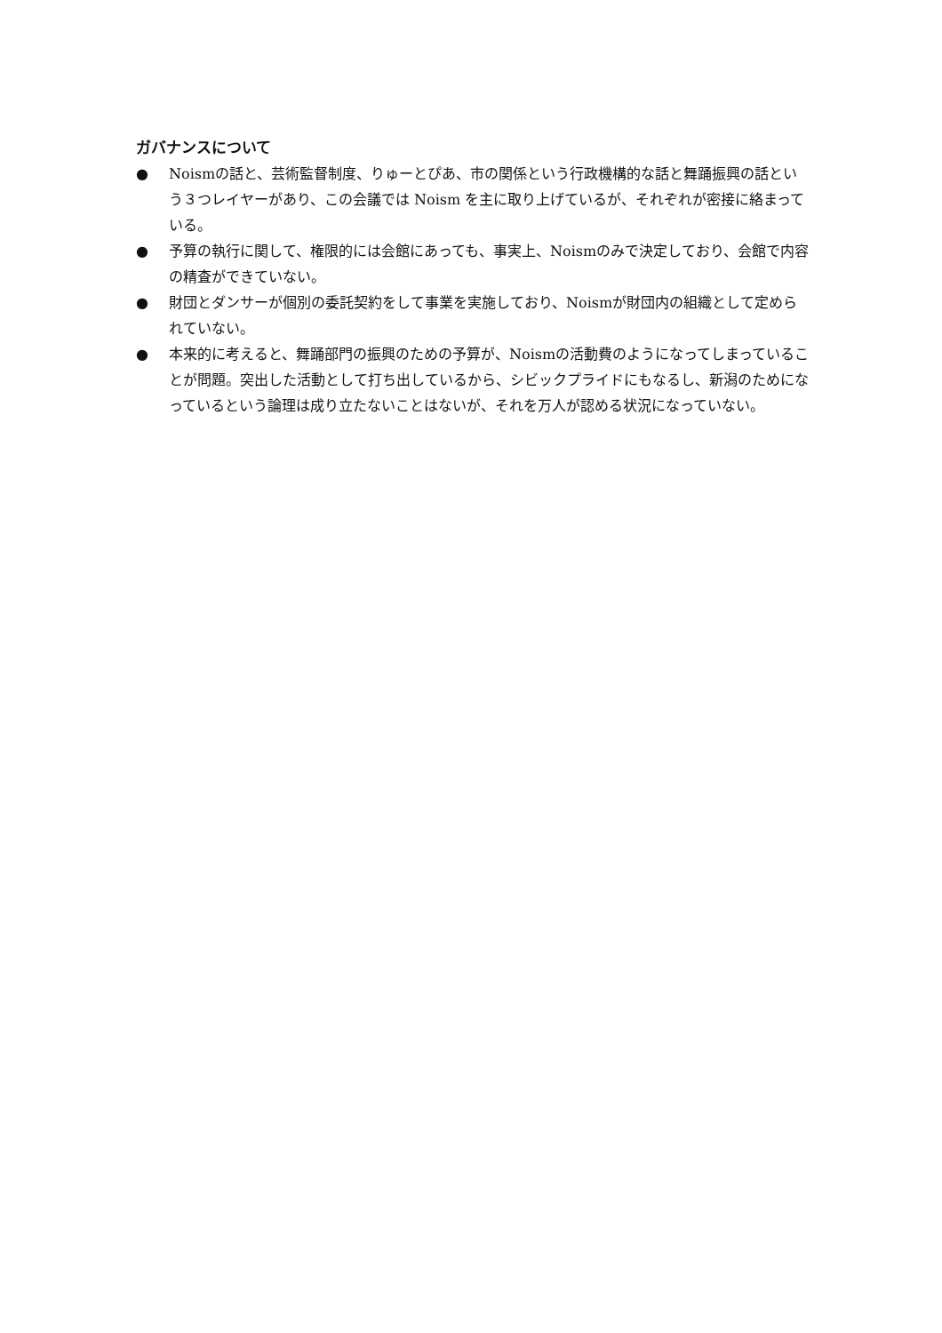ガバナンスについて
● Noismの話と、芸術監督制度、りゅーとぴあ、市の関係という行政機構的な話と舞踊振興の話という３つレイヤーがあり、この会議では Noism を主に取り上げているが、それぞれが密接に絡まっている。
● 予算の執行に関して、権限的には会館にあっても、事実上、Noismのみで決定しており、会館で内容の精査ができていない。
● 財団とダンサーが個別の委託契約をして事業を実施しており、Noismが財団内の組織として定められていない。
● 本来的に考えると、舞踊部門の振興のための予算が、Noismの活動費のようになってしまっていることが問題。突出した活動として打ち出しているから、シビックプライドにもなるし、新潟のためになっているという論理は成り立たないことはないが、それを万人が認める状況になっていない。